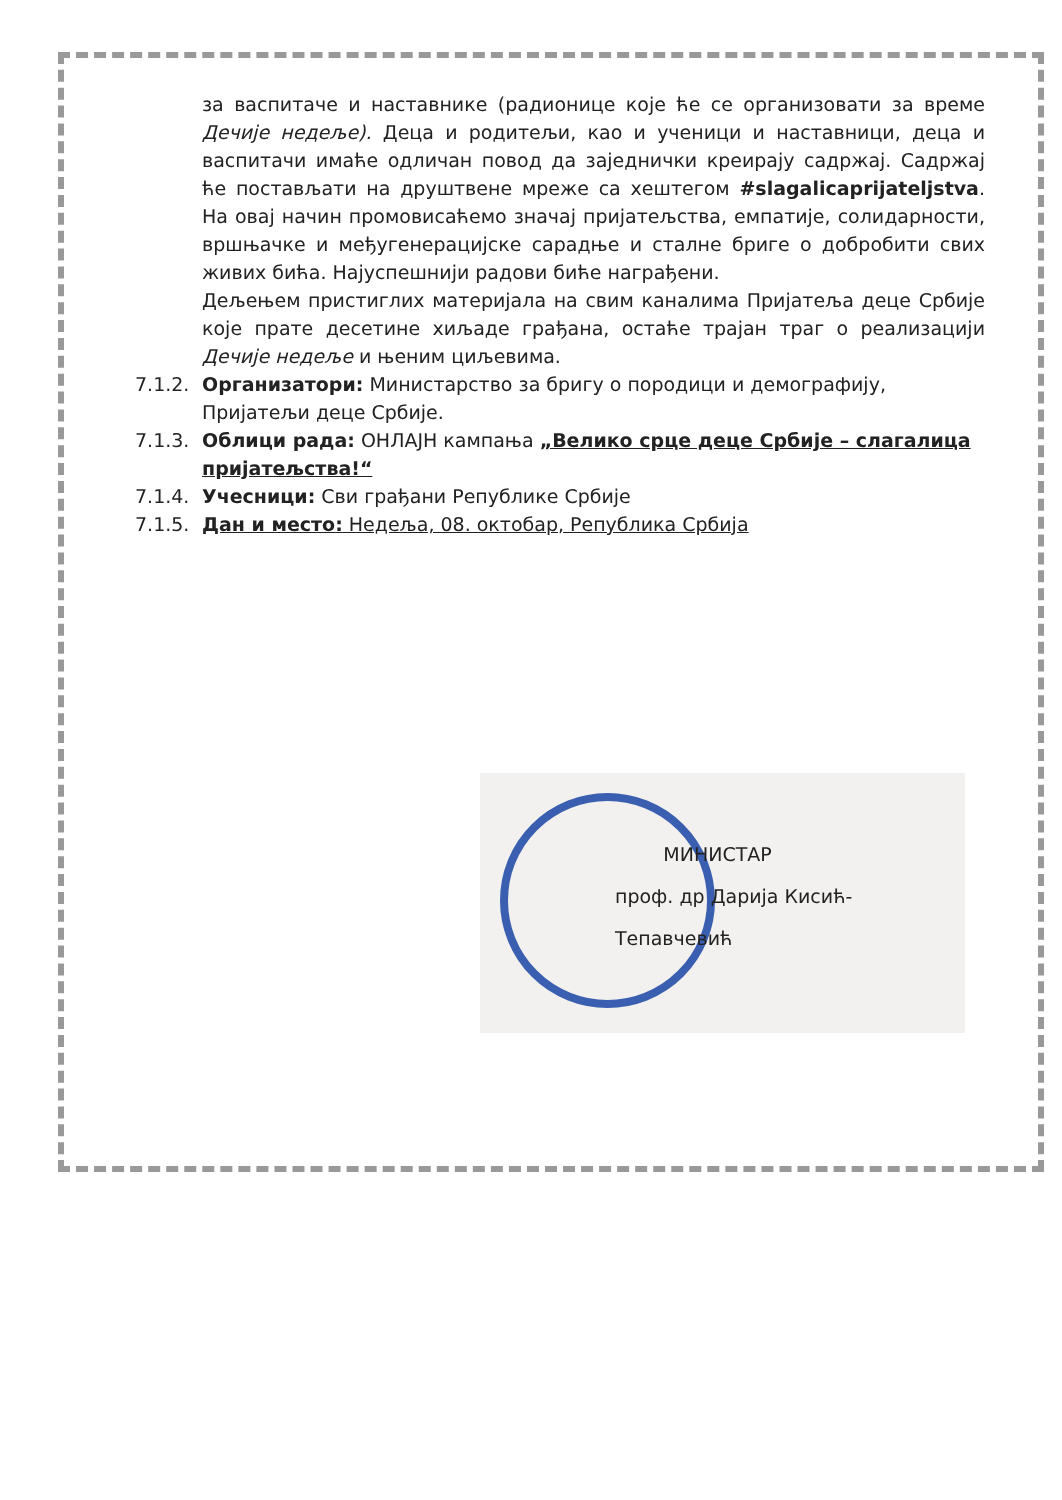за васпитаче и наставнике (радионице које ће се организовати за време Дечије недеље). Деца и родитељи, као и ученици и наставници, деца и васпитачи имаће одличан повод да заједнички креирају садржај. Садржај ће постављати на друштвене мреже са хештегом #slagalicaprijateljstva. На овај начин промовисаћемо значај пријатељства, емпатије, солидарности, вршњачке и међугенерацијске сарадње и сталне бриге о добробити свих живих бића. Најуспешнији радови биће награђени.
Дељењем пристиглих материјала на свим каналима Пријатеља деце Србије које прате десетине хиљаде грађана, остаће трајан траг о реализацији Дечије недеље и њеним циљевима.
7.1.2. Организатори: Министарство за бригу о породици и демографију, Пријатељи деце Србије.
7.1.3. Облици рада: ОНЛАЈН кампања „Велико срце деце Србије – слагалица пријатељства!“
7.1.4. Учесници: Сви грађани Републике Србије
7.1.5. Дан и место: Недеља, 08. октобар, Република Србија
МИНИСТАР
проф. др Дарија Кисић-Тепавчевић